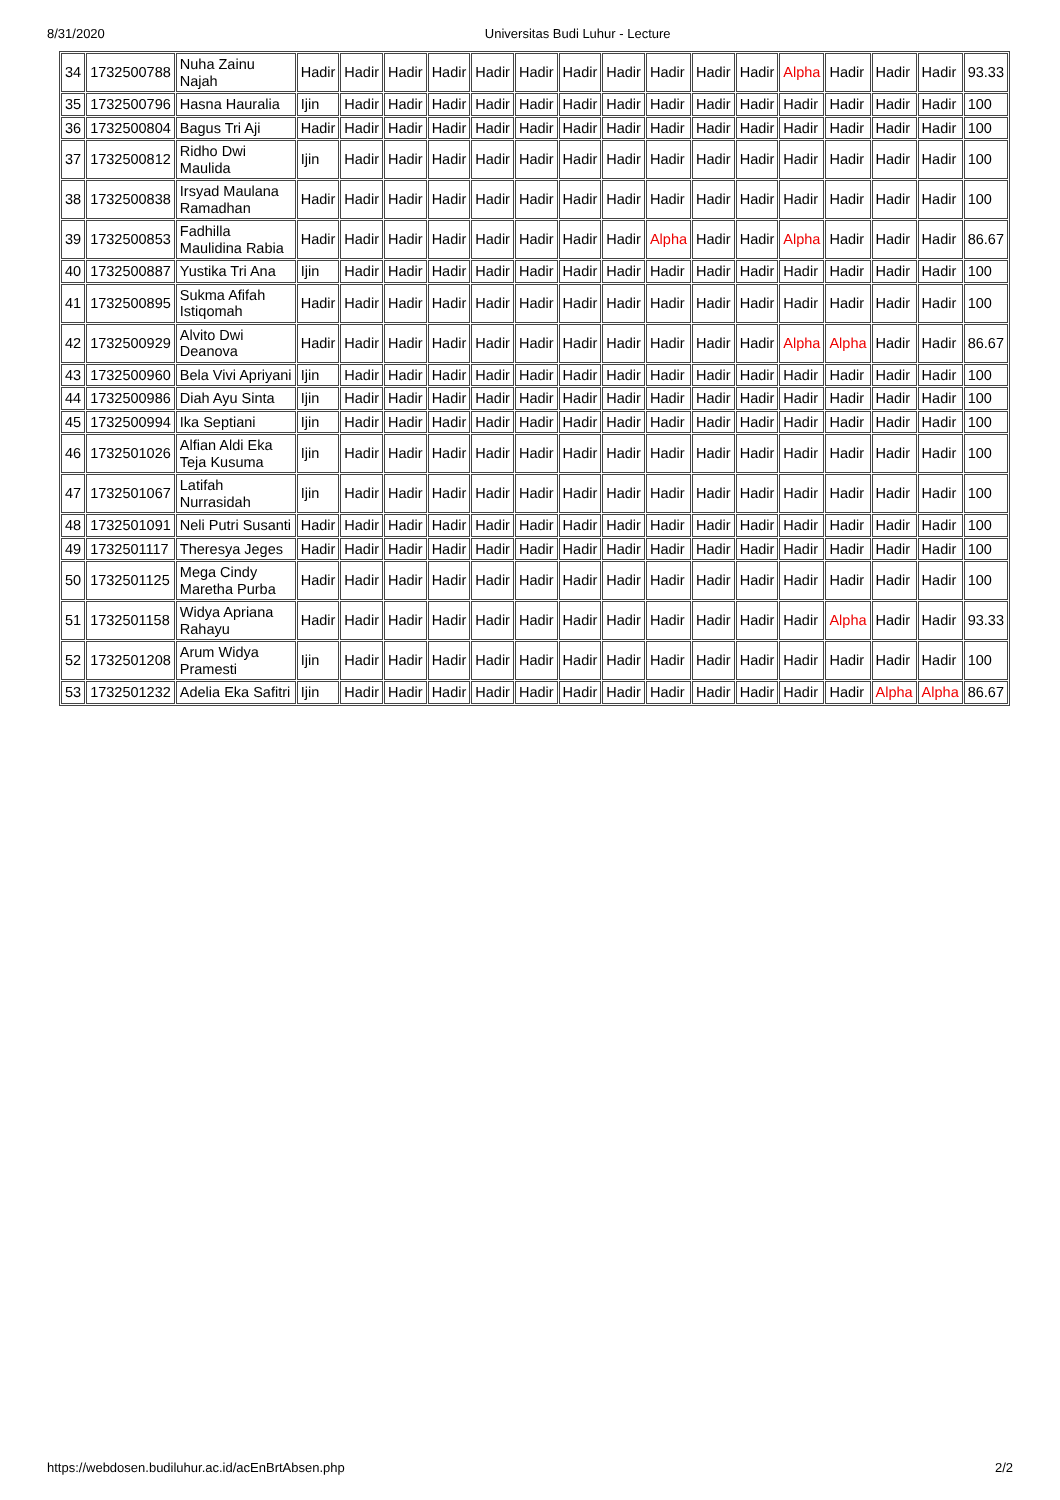8/31/2020 Universitas Budi Luhur - Lecture
| 34 | 1732500788 | Nuha Zainu Najah | Hadir | Hadir | Hadir | Hadir | Hadir | Hadir | Hadir | Hadir | Hadir | Hadir | Hadir | Alpha | Hadir | Hadir | Hadir | 93.33 |
| 35 | 1732500796 | Hasna Hauralia | Ijin | Hadir | Hadir | Hadir | Hadir | Hadir | Hadir | Hadir | Hadir | Hadir | Hadir | Hadir | Hadir | Hadir | Hadir | 100 |
| 36 | 1732500804 | Bagus Tri Aji | Hadir | Hadir | Hadir | Hadir | Hadir | Hadir | Hadir | Hadir | Hadir | Hadir | Hadir | Hadir | Hadir | Hadir | Hadir | 100 |
| 37 | 1732500812 | Ridho Dwi Maulida | Ijin | Hadir | Hadir | Hadir | Hadir | Hadir | Hadir | Hadir | Hadir | Hadir | Hadir | Hadir | Hadir | Hadir | Hadir | 100 |
| 38 | 1732500838 | Irsyad Maulana Ramadhan | Hadir | Hadir | Hadir | Hadir | Hadir | Hadir | Hadir | Hadir | Hadir | Hadir | Hadir | Hadir | Hadir | Hadir | Hadir | 100 |
| 39 | 1732500853 | Fadhilla Maulidina Rabia | Hadir | Hadir | Hadir | Hadir | Hadir | Hadir | Hadir | Hadir | Alpha | Hadir | Hadir | Alpha | Hadir | Hadir | Hadir | 86.67 |
| 40 | 1732500887 | Yustika Tri Ana | Ijin | Hadir | Hadir | Hadir | Hadir | Hadir | Hadir | Hadir | Hadir | Hadir | Hadir | Hadir | Hadir | Hadir | Hadir | 100 |
| 41 | 1732500895 | Sukma Afifah Istiqomah | Hadir | Hadir | Hadir | Hadir | Hadir | Hadir | Hadir | Hadir | Hadir | Hadir | Hadir | Hadir | Hadir | Hadir | Hadir | 100 |
| 42 | 1732500929 | Alvito Dwi Deanova | Hadir | Hadir | Hadir | Hadir | Hadir | Hadir | Hadir | Hadir | Hadir | Hadir | Hadir | Alpha | Alpha | Hadir | Hadir | 86.67 |
| 43 | 1732500960 | Bela Vivi Apriyani | Ijin | Hadir | Hadir | Hadir | Hadir | Hadir | Hadir | Hadir | Hadir | Hadir | Hadir | Hadir | Hadir | Hadir | Hadir | 100 |
| 44 | 1732500986 | Diah Ayu Sinta | Ijin | Hadir | Hadir | Hadir | Hadir | Hadir | Hadir | Hadir | Hadir | Hadir | Hadir | Hadir | Hadir | Hadir | Hadir | 100 |
| 45 | 1732500994 | Ika Septiani | Ijin | Hadir | Hadir | Hadir | Hadir | Hadir | Hadir | Hadir | Hadir | Hadir | Hadir | Hadir | Hadir | Hadir | Hadir | 100 |
| 46 | 1732501026 | Alfian Aldi Eka Teja Kusuma | Ijin | Hadir | Hadir | Hadir | Hadir | Hadir | Hadir | Hadir | Hadir | Hadir | Hadir | Hadir | Hadir | Hadir | Hadir | 100 |
| 47 | 1732501067 | Latifah Nurrasidah | Ijin | Hadir | Hadir | Hadir | Hadir | Hadir | Hadir | Hadir | Hadir | Hadir | Hadir | Hadir | Hadir | Hadir | Hadir | 100 |
| 48 | 1732501091 | Neli Putri Susanti | Hadir | Hadir | Hadir | Hadir | Hadir | Hadir | Hadir | Hadir | Hadir | Hadir | Hadir | Hadir | Hadir | Hadir | Hadir | 100 |
| 49 | 1732501117 | Theresya Jeges | Hadir | Hadir | Hadir | Hadir | Hadir | Hadir | Hadir | Hadir | Hadir | Hadir | Hadir | Hadir | Hadir | Hadir | Hadir | 100 |
| 50 | 1732501125 | Mega Cindy Maretha Purba | Hadir | Hadir | Hadir | Hadir | Hadir | Hadir | Hadir | Hadir | Hadir | Hadir | Hadir | Hadir | Hadir | Hadir | Hadir | 100 |
| 51 | 1732501158 | Widya Apriana Rahayu | Hadir | Hadir | Hadir | Hadir | Hadir | Hadir | Hadir | Hadir | Hadir | Hadir | Hadir | Hadir | Alpha | Hadir | Hadir | 93.33 |
| 52 | 1732501208 | Arum Widya Pramesti | Ijin | Hadir | Hadir | Hadir | Hadir | Hadir | Hadir | Hadir | Hadir | Hadir | Hadir | Hadir | Hadir | Hadir | Hadir | 100 |
| 53 | 1732501232 | Adelia Eka Safitri | Ijin | Hadir | Hadir | Hadir | Hadir | Hadir | Hadir | Hadir | Hadir | Hadir | Hadir | Hadir | Hadir | Alpha | Alpha | 86.67 |
https://webdosen.budiluhur.ac.id/acEnBrtAbsen.php 2/2